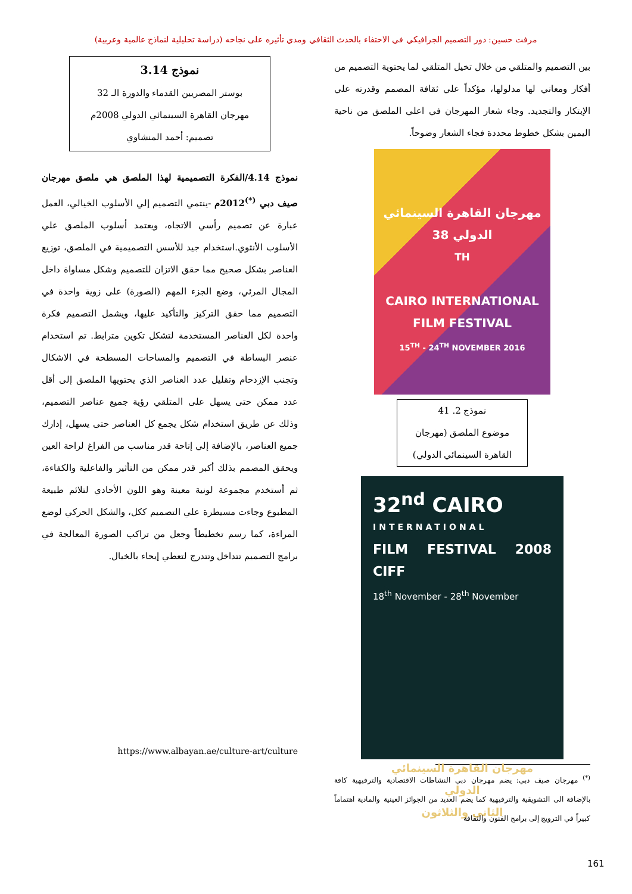مرفت حسين: دور التصميم الجرافيكي في الاحتفاء بالحدث الثقافي ومدي تأثيره على نجاحه (دراسة تحليلية لنماذج عالمية وعربية)
بين التصميم والمتلقي من خلال تخيل المتلقي لما يحتوية التصميم من أفكار ومعاني لها مدلولها، مؤكداً علي ثقافة المصمم وقدرته علي الإبتكار والتجديد. وجاء شعار المهرجان في اعلي الملصق من ناحية اليمين بشكل خطوط محددة فجاء الشعار وضوحاً.
مهرجان القاهرة السينمائي الدولي 38<sup>TH</sup>
CAIRO INTERNATIONAL
FILM FESTIVAL
15<sup>TH</sup> - 24<sup>TH</sup> NOVEMBER 2016
نموذج 2. 41
موضوع الملصق (مهرجان
القاهرة السينمائي الدولي)
32<sup>nd</sup> CAIRO
INTERNATIONAL
FILM FESTIVAL 2008 CIFF
18<sup>th</sup> November - 28<sup>th</sup> November
مهرجان القاهرة السينمائي الدولي
الثاني والثلاثون
<sup>(*)</sup> مهرجان صيف دبي: يضم مهرجان دبي النشاطات الاقتصادية والترفيهية كافة بالإضافة الى التشويقية والترفيهية كما يضم العديد من الجوائز العينية والمادية اهتماماً كبيراً في الترويج إلى برامج الفنون والثقافة
نموذج 3.14
بوستر المصريين القدماء والدورة الـ 32
مهرجان القاهرة السينمائي الدولي 2008م
تصميم: أحمد المنشاوي
نموذج 4.14/الفكرة التصميمية لهذا الملصق هي ملصق مهرجان صيف دبي <sup>(*)</sup>2012م -ينتمي التصميم إلي الأسلوب الخيالي، العمل عبارة عن تصميم رأسي الاتجاه، ويعتمد أسلوب الملصق علي الأسلوب الأنثوي.استخدام جيد للأسس التصميمية في الملصق، توزيع العناصر بشكل صحيح مما حقق الاتزان للتصميم وشكل مساواة داخل المجال المرئي، وضع الجزء المهم (الصورة) على زوية واحدة في التصميم مما حقق التركيز والتأكيد عليها، ويشمل التصميم فكرة واحدة لكل العناصر المستخدمة لتشكل تكوين مترابط. تم استخدام عنصر البساطة في التصميم والمساحات المسطحة في الاشكال وتجنب الإزدحام وتقليل عدد العناصر الذي يحتويها الملصق إلى أقل عدد ممكن حتى يسهل على المتلقي رؤية جميع عناصر التصميم، وذلك عن طريق استخدام شكل يجمع كل العناصر حتى يسهل، إدارك جميع العناصر، بالإضافة إلي إتاحة قدر مناسب من الفراغ لراحة العين ويحقق المصمم بذلك أكبر قدر ممكن من التأثير والفاعلية والكفاءة، ثم أستخدم مجموعة لونية معينة وهو اللون الأحادي لتلائم طبيعة المطبوع وجاءت مسيطرة علي التصميم ككل، والشكل الحركي لوضع المراءة، كما رسم تخطيطاً وجعل من تراكب الصورة المعالجة في برامج التصميم تتداخل وتتدرج لتعطي إيحاء بالخيال.
https://www.albayan.ae/culture-art/culture
161